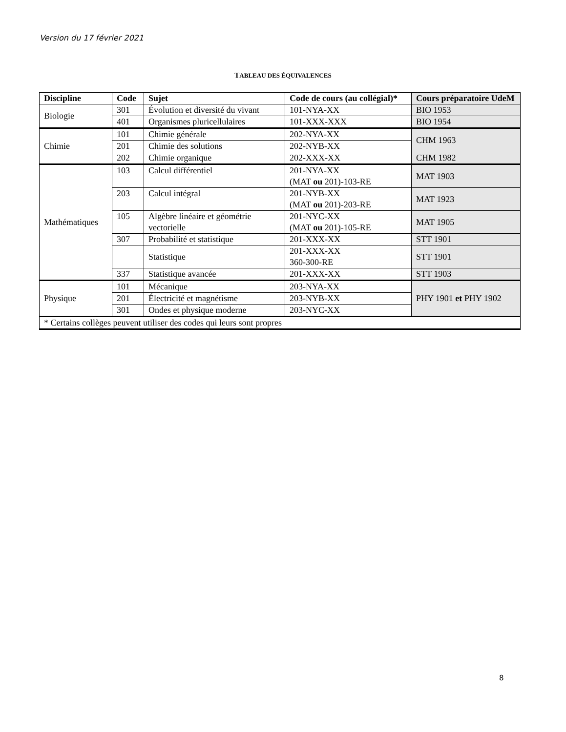Version du 17 février 2021
TABLEAU DES ÉQUIVALENCES
| Discipline | Code | Sujet | Code de cours (au collégial)* | Cours préparatoire UdeM |
| --- | --- | --- | --- | --- |
| Biologie | 301 | Évolution et diversité du vivant | 101-NYA-XX | BIO 1953 |
| | 401 | Organismes pluricellulaires | 101-XXX-XXX | BIO 1954 |
| Chimie | 101 | Chimie générale | 202-NYA-XX | CHM 1963 |
| | 201 | Chimie des solutions | 202-NYB-XX | |
| | 202 | Chimie organique | 202-XXX-XX | CHM 1982 |
| Mathématiques | 103 | Calcul différentiel | 201-NYA-XX (MAT ou 201)-103-RE | MAT 1903 |
| | 203 | Calcul intégral | 201-NYB-XX (MAT ou 201)-203-RE | MAT 1923 |
| | 105 | Algèbre linéaire et géométrie vectorielle | 201-NYC-XX (MAT ou 201)-105-RE | MAT 1905 |
| | 307 | Probabilité et statistique | 201-XXX-XX | STT 1901 |
| | | Statistique | 201-XXX-XX 360-300-RE | STT 1901 |
| | 337 | Statistique avancée | 201-XXX-XX | STT 1903 |
| Physique | 101 | Mécanique | 203-NYA-XX | PHY 1901 et PHY 1902 |
| | 201 | Électricité et magnétisme | 203-NYB-XX | |
| | 301 | Ondes et physique moderne | 203-NYC-XX | |
| * Certains collèges peuvent utiliser des codes qui leurs sont propres | | | | |
8